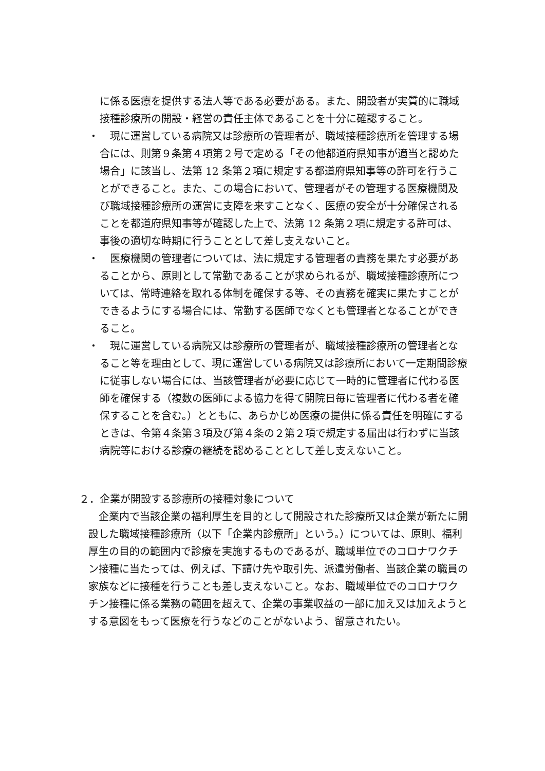に係る医療を提供する法人等である必要がある。また、開設者が実質的に職域接種診療所の開設・経営の責任主体であることを十分に確認すること。
・　現に運営している病院又は診療所の管理者が、職域接種診療所を管理する場合には、則第９条第４項第２号で定める「その他都道府県知事が適当と認めた場合」に該当し、法第 12 条第２項に規定する都道府県知事等の許可を行うことができること。また、この場合において、管理者がその管理する医療機関及び職域接種診療所の運営に支障を来すことなく、医療の安全が十分確保されることを都道府県知事等が確認した上で、法第 12 条第２項に規定する許可は、事後の適切な時期に行うこととして差し支えないこと。
・　医療機関の管理者については、法に規定する管理者の責務を果たす必要があることから、原則として常勤であることが求められるが、職域接種診療所については、常時連絡を取れる体制を確保する等、その責務を確実に果たすことができるようにする場合には、常勤する医師でなくとも管理者となることができること。
・　現に運営している病院又は診療所の管理者が、職域接種診療所の管理者となること等を理由として、現に運営している病院又は診療所において一定期間診療に従事しない場合には、当該管理者が必要に応じて一時的に管理者に代わる医師を確保する（複数の医師による協力を得て開院日毎に管理者に代わる者を確保することを含む。）とともに、あらかじめ医療の提供に係る責任を明確にするときは、令第４条第３項及び第４条の２第２項で規定する届出は行わずに当該病院等における診療の継続を認めることとして差し支えないこと。
２．企業が開設する診療所の接種対象について
企業内で当該企業の福利厚生を目的として開設された診療所又は企業が新たに開設した職域接種診療所（以下「企業内診療所」という。）については、原則、福利厚生の目的の範囲内で診療を実施するものであるが、職域単位でのコロナワクチン接種に当たっては、例えば、下請け先や取引先、派遣労働者、当該企業の職員の家族などに接種を行うことも差し支えないこと。なお、職域単位でのコロナワクチン接種に係る業務の範囲を超えて、企業の事業収益の一部に加え又は加えようとする意図をもって医療を行うなどのことがないよう、留意されたい。